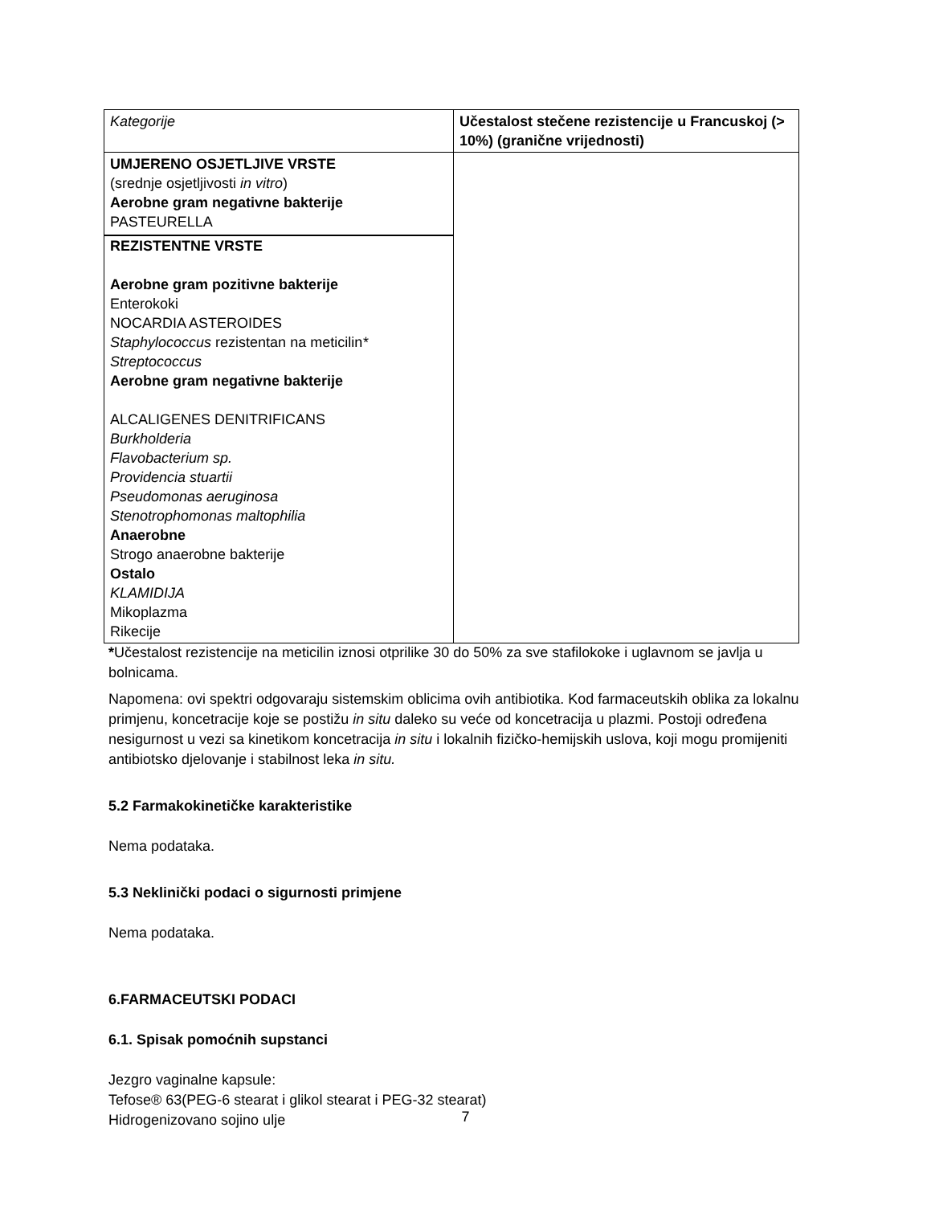| Kategorije | Učestalost stečene rezistencije u Francuskoj (> 10%) (granične vrijednosti) |
| --- | --- |
| UMJERENO OSJETLJIVE VRSTE (srednje osjetljivosti in vitro ) Aerobne gram negativne bakterije PASTEURELLA REZISTENTNE VRSTE Aerobne gram pozitivne bakterije Enterokoki NOCARDIA ASTEROIDES Staphylococcus rezistentan na meticilin * Streptococcus Aerobne gram negativne bakterije ALCALIGENES DENITRIFICANS Burkholderia Flavobacterium sp. Providencia stuartii Pseudomonas aeruginosa Stenotrophomonas maltophilia Anaerobne Strogo anaerobne bakterije Ostalo KLAMIDIJA Mikoplazma Rikecije | |
*Učestalost rezistencije na meticilin iznosi otprilike 30 do 50% za sve stafilokoke i uglavnom se javlja u bolnicama.
Napomena: ovi spektri odgovaraju sistemskim oblicima ovih antibiotika. Kod farmaceutskih oblika za lokalnu primjenu, koncetracije koje se postižu in situ daleko su veće od koncetracija u plazmi. Postoji određena nesigurnost u vezi sa kinetikom koncetracija in situ i lokalnih fizičko-hemijskih uslova, koji mogu promijeniti antibiotsko djelovanje i stabilnost leka in situ.
5.2 Farmakokinetičke karakteristike
Nema podataka.
5.3 Neklinički podaci o sigurnosti primjene
Nema podataka.
6.FARMACEUTSKI PODACI
6.1. Spisak pomoćnih supstanci
Jezgro vaginalne kapsule:
Tefose® 63(PEG-6 stearat i glikol stearat i PEG-32 stearat)
Hidrogenizovano sojino ulje
7